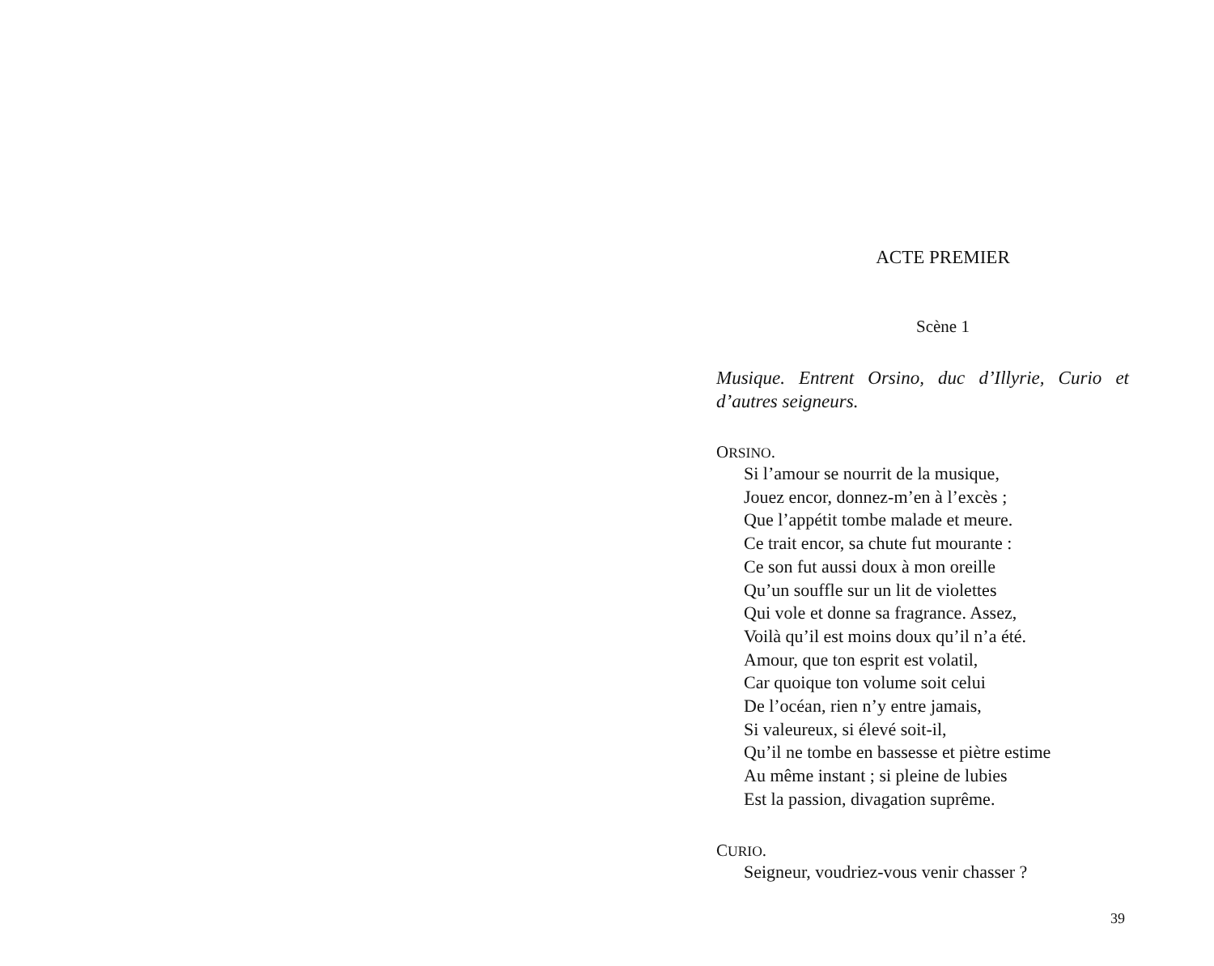ACTE PREMIER
Scène 1
Musique. Entrent Orsino, duc d’Illyrie, Curio et d’autres seigneurs.
ORSINO.
Si l’amour se nourrit de la musique,
Jouez encor, donnez-m’en à l’excès ;
Que l’appétit tombe malade et meure.
Ce trait encor, sa chute fut mourante :
Ce son fut aussi doux à mon oreille
Qu’un souffle sur un lit de violettes
Qui vole et donne sa fragrance. Assez,
Voilà qu’il est moins doux qu’il n’a été.
Amour, que ton esprit est volatil,
Car quoique ton volume soit celui
De l’océan, rien n’y entre jamais,
Si valeureux, si élevé soit-il,
Qu’il ne tombe en bassesse et piètre estime
Au même instant ; si pleine de lubies
Est la passion, divagation suprême.
CURIO.
Seigneur, voudriez-vous venir chasser ?
39